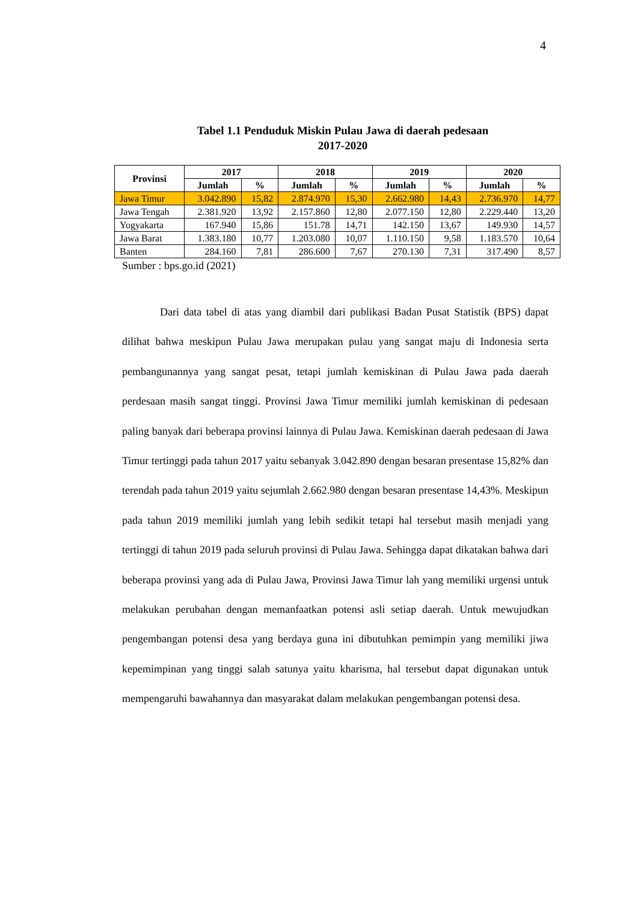4
Tabel 1.1 Penduduk Miskin Pulau Jawa di daerah pedesaan
2017-2020
| Provinsi | 2017 | | 2018 | | 2019 | | 2020 | |
| --- | --- | --- | --- | --- | --- | --- | --- | --- |
| | Jumlah | % | Jumlah | % | Jumlah | % | Jumlah | % |
| Jawa Timur | 3.042.890 | 15,82 | 2.874.970 | 15,30 | 2.662.980 | 14,43 | 2.736.970 | 14,77 |
| Jawa Tengah | 2.381.920 | 13,92 | 2.157.860 | 12,80 | 2.077.150 | 12,80 | 2.229.440 | 13,20 |
| Yogyakarta | 167.940 | 15,86 | 151.78 | 14,71 | 142.150 | 13,67 | 149.930 | 14,57 |
| Jawa Barat | 1.383.180 | 10,77 | 1.203.080 | 10,07 | 1.110.150 | 9,58 | 1.183.570 | 10,64 |
| Banten | 284.160 | 7,81 | 286.600 | 7,67 | 270.130 | 7,31 | 317.490 | 8,57 |
Sumber : bps.go.id (2021)
Dari data tabel di atas yang diambil dari publikasi Badan Pusat Statistik (BPS) dapat dilihat bahwa meskipun Pulau Jawa merupakan pulau yang sangat maju di Indonesia serta pembangunannya yang sangat pesat, tetapi jumlah kemiskinan di Pulau Jawa pada daerah perdesaan masih sangat tinggi. Provinsi Jawa Timur memiliki jumlah kemiskinan di pedesaan paling banyak dari beberapa provinsi lainnya di Pulau Jawa. Kemiskinan daerah pedesaan di Jawa Timur tertinggi pada tahun 2017 yaitu sebanyak 3.042.890 dengan besaran presentase 15,82% dan terendah pada tahun 2019 yaitu sejumlah 2.662.980 dengan besaran presentase 14,43%. Meskipun pada tahun 2019 memiliki jumlah yang lebih sedikit tetapi hal tersebut masih menjadi yang tertinggi di tahun 2019 pada seluruh provinsi di Pulau Jawa. Sehingga dapat dikatakan bahwa dari beberapa provinsi yang ada di Pulau Jawa, Provinsi Jawa Timur lah yang memiliki urgensi untuk melakukan perubahan dengan memanfaatkan potensi asli setiap daerah. Untuk mewujudkan pengembangan potensi desa yang berdaya guna ini dibutuhkan pemimpin yang memiliki jiwa kepemimpinan yang tinggi salah satunya yaitu kharisma, hal tersebut dapat digunakan untuk mempengaruhi bawahannya dan masyarakat dalam melakukan pengembangan potensi desa.